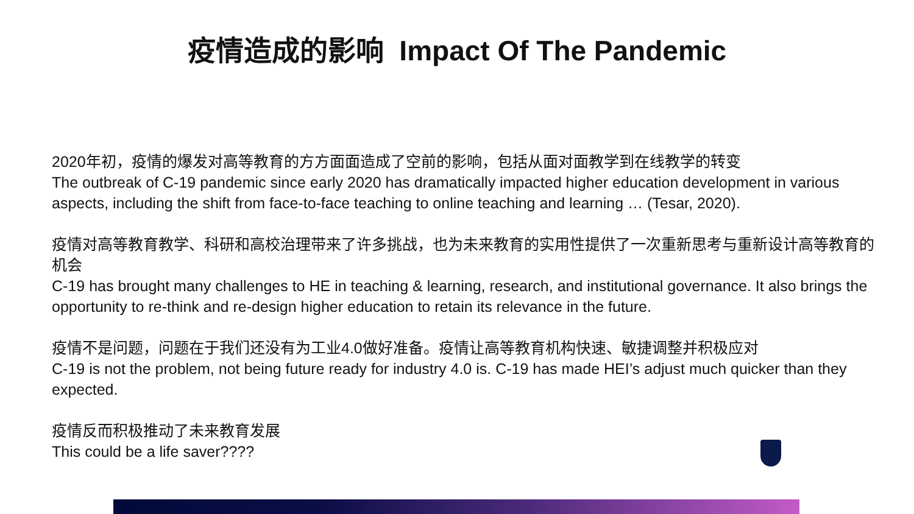疫情造成的影响 Impact Of The Pandemic
2020年初，疫情的爆发对高等教育的方方面面造成了空前的影响，包括从面对面教学到在线教学的转变
The outbreak of C-19 pandemic since early 2020 has dramatically impacted higher education development in various aspects, including the shift from face-to-face teaching to online teaching and learning … (Tesar, 2020).
疫情对高等教育教学、科研和高校治理带来了许多挑战，也为未来教育的实用性提供了一次重新思考与重新设计高等教育的机会
C-19 has brought many challenges to HE in teaching & learning, research, and institutional governance. It also brings the opportunity to re-think and re-design higher education to retain its relevance in the future.
疫情不是问题，问题在于我们还没有为工业4.0做好准备。疫情让高等教育机构快速、敏捷调整并积极应对
C-19 is not the problem, not being future ready for industry 4.0 is. C-19 has made HEI’s adjust much quicker than they expected.
疫情反而积极推动了未来教育发展
This could be a life saver????